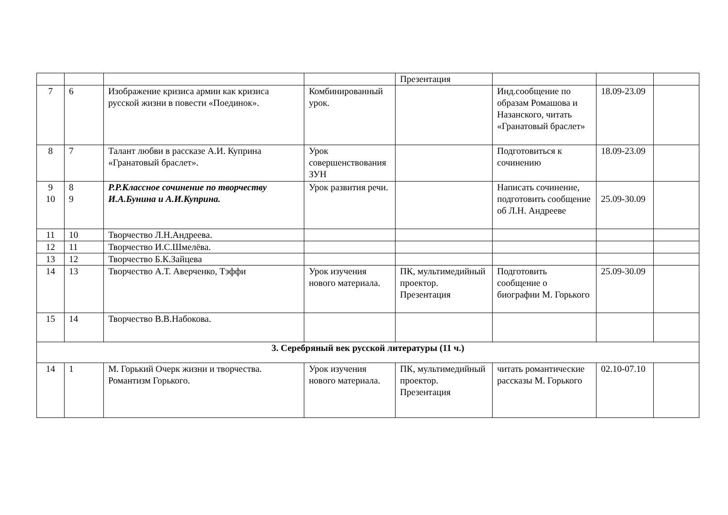| | | | | Презентация | | | |
| 7 | 6 | Изображение кризиса армии как кризиса русской жизни в повести «Поединок». | Комбинированный урок. | | Инд.сообщение по образам Ромашова и Назанского, читать «Гранатовый браслет» | 18.09-23.09 | |
| 8 | 7 | Талант любви в рассказе А.И. Куприна «Гранатовый браслет». | Урок совершенствования ЗУН | | Подготовиться к сочинению | 18.09-23.09 | |
| 9 10 | 8 9 | Р.Р.Классное сочинение по творчеству И.А.Бунина и А.И.Куприна. | Урок развития речи. | | Написать сочинение, подготовить сообщение об Л.Н. Андрееве | 25.09-30.09 | |
| 11 | 10 | Творчество Л.Н.Андреева. | | | | | |
| 12 | 11 | Творчество И.С.Шмелёва. | | | | | |
| 13 | 12 | Творчество Б.К.Зайцева | | | | | |
| 14 | 13 | Творчество А.Т. Аверченко, Тэффи | Урок изучения нового материала. | ПК, мультимедийный проектор. Презентация | Подготовить сообщение о биографии М. Горького | 25.09-30.09 | |
| 15 | 14 | Творчество В.В.Набокова. | | | | | |
| 3. Серебряный век русской литературы (11 ч.) | | | | | | | |
| 14 | 1 | М. Горький Очерк жизни и творчества. Романтизм Горького. | Урок изучения нового материала. | ПК, мультимедийный проектор. Презентация | читать романтические рассказы М. Горького | 02.10-07.10 | |